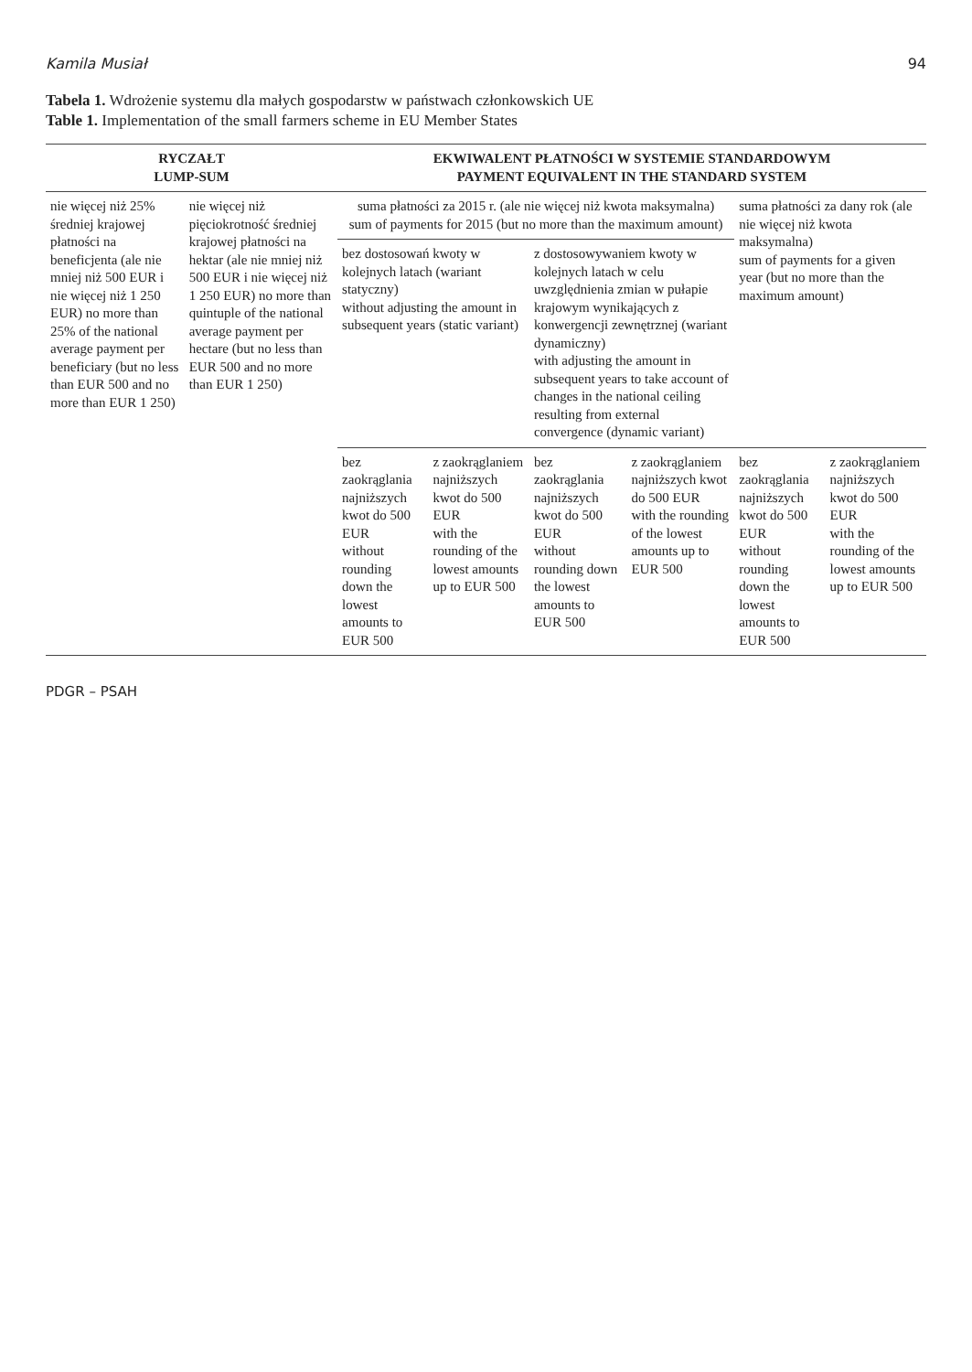Kamila Musiał 94
Tabela 1. Wdrożenie systemu dla małych gospodarstw w państwach członkowskich UE
Table 1. Implementation of the small farmers scheme in EU Member States
| RYCZAŁT LUMP-SUM | | EKWIWALENT PŁATNOŚCI W SYSTEMIE STANDARDOWYM PAYMENT EQUIVALENT IN THE STANDARD SYSTEM | | | | | |
| --- | --- | --- | --- | --- | --- | --- | --- |
| nie więcej niż 25% średniej krajowej płatności na beneficjenta (ale nie mniej niż 500 EUR i nie więcej niż 1 250 EUR) no more than 25% of the national average payment per beneficiary (but no less than EUR 500 and no more than EUR 1 250) | nie więcej niż pięciokrotność średniej krajowej płatności na hektar (ale nie mniej niż 500 EUR i nie więcej niż 1 250 EUR) no more than quintuple of the national average payment per hectare (but no less than EUR 500 and no more than EUR 1 250) | suma płatności za 2015 r. (ale nie więcej niż kwota maksymalna) sum of payments for 2015 (but no more than the maximum amount) | | | | suma płatności za dany rok (ale nie więcej niż kwota maksymalna) sum of payments for a given year (but no more than the maximum amount) | |
| | | bez dostosowań kwoty w kolejnych latach (wariant statyczny) without adjusting the amount in subsequent years (static variant) | | z dostosowywaniem kwoty w kolejnych latach w celu uwzględnienia zmian w pułapie krajowym wynikających z konwergencji zewnętrznej (wariant dynamiczny) with adjusting the amount in subsequent years to take account of changes in the national ceiling resulting from external convergence (dynamic variant) | | | |
| | | bez zaokrąglania najniższych kwot do 500 EUR without rounding down the lowest amounts to EUR 500 | z zaokrąglaniem najniższych kwot do 500 EUR with the rounding of the lowest amounts up to EUR 500 | bez zaokrąglania najniższych kwot do 500 EUR without rounding down the lowest amounts to EUR 500 | z zaokrąglaniem najniższych kwot do 500 EUR with the rounding of the lowest amounts up to EUR 500 | bez zaokrąglania najniższych kwot do 500 EUR without rounding down the lowest amounts to EUR 500 | z zaokrąglaniem najniższych kwot do 500 EUR with the rounding of the lowest amounts up to EUR 500 |
PDGR – PSAH